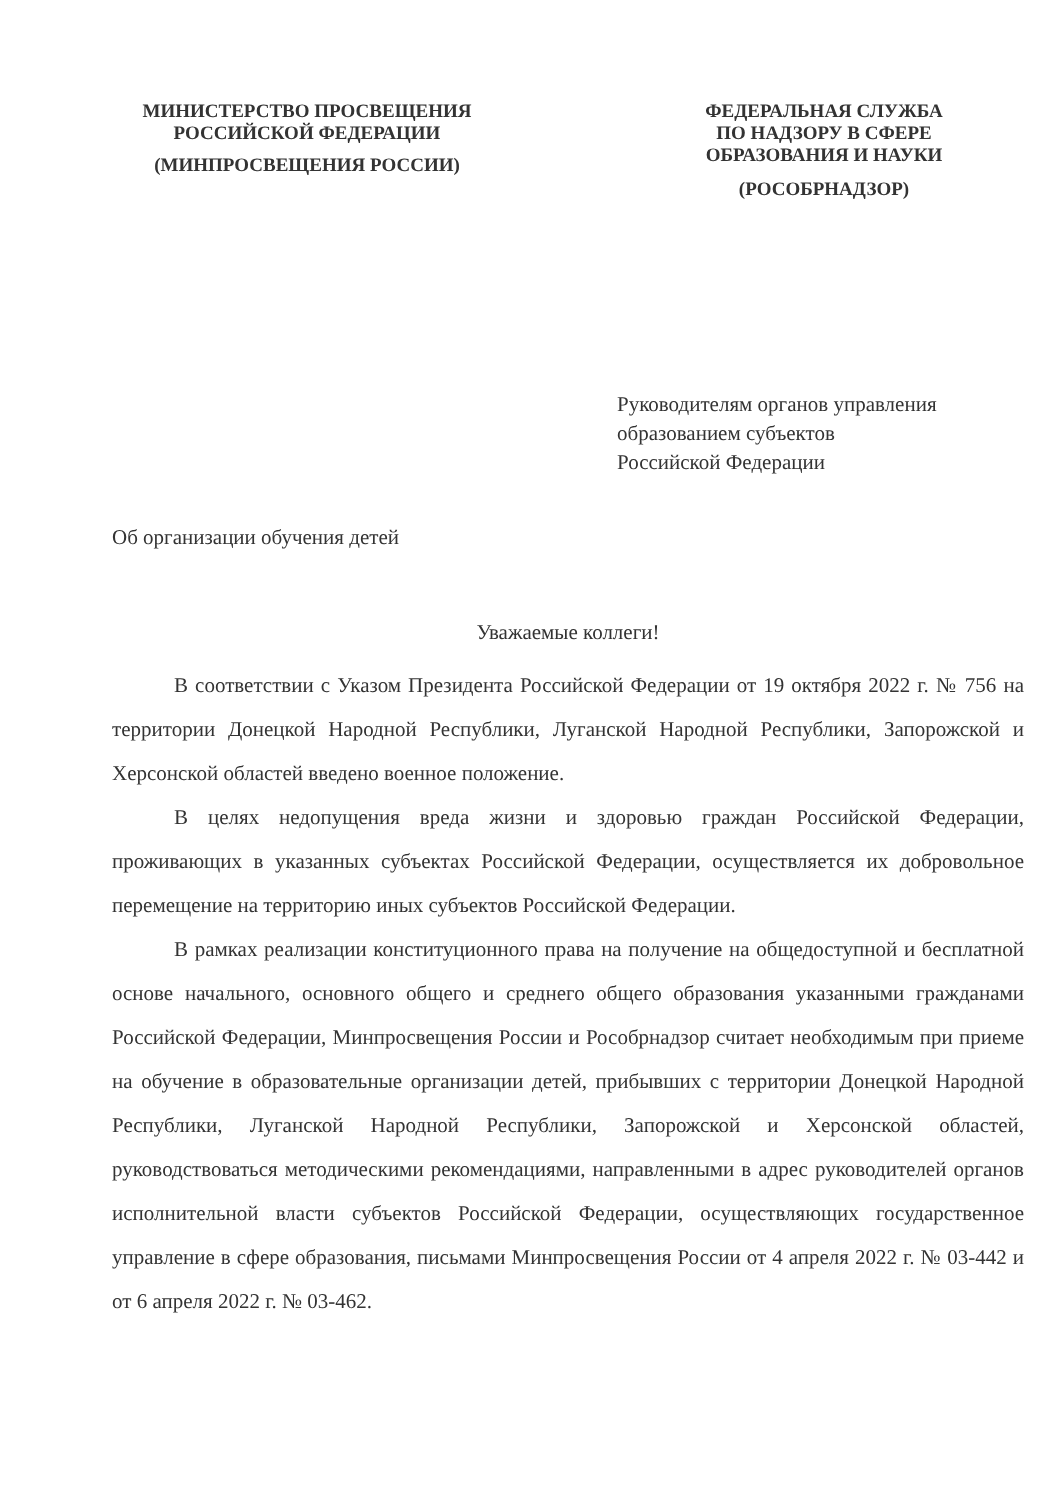МИНИСТЕРСТВО ПРОСВЕЩЕНИЯ
РОССИЙСКОЙ ФЕДЕРАЦИИ
(МИНПРОСВЕЩЕНИЯ РОССИИ)
ФЕДЕРАЛЬНАЯ СЛУЖБА
ПО НАДЗОРУ В СФЕРЕ
ОБРАЗОВАНИЯ И НАУКИ
(РОСОБРНАДЗОР)
Руководителям органов управления
образованием субъектов
Российской Федерации
Об организации обучения детей
Уважаемые коллеги!
В соответствии с Указом Президента Российской Федерации от 19 октября 2022 г. № 756 на территории Донецкой Народной Республики, Луганской Народной Республики, Запорожской и Херсонской областей введено военное положение.
В целях недопущения вреда жизни и здоровью граждан Российской Федерации, проживающих в указанных субъектах Российской Федерации, осуществляется их добровольное перемещение на территорию иных субъектов Российской Федерации.
В рамках реализации конституционного права на получение на общедоступной и бесплатной основе начального, основного общего и среднего общего образования указанными гражданами Российской Федерации, Минпросвещения России и Рособрнадзор считает необходимым при приеме на обучение в образовательные организации детей, прибывших с территории Донецкой Народной Республики, Луганской Народной Республики, Запорожской и Херсонской областей, руководствоваться методическими рекомендациями, направленными в адрес руководителей органов исполнительной власти субъектов Российской Федерации, осуществляющих государственное управление в сфере образования, письмами Минпросвещения России от 4 апреля 2022 г. № 03-442 и от 6 апреля 2022 г. № 03-462.